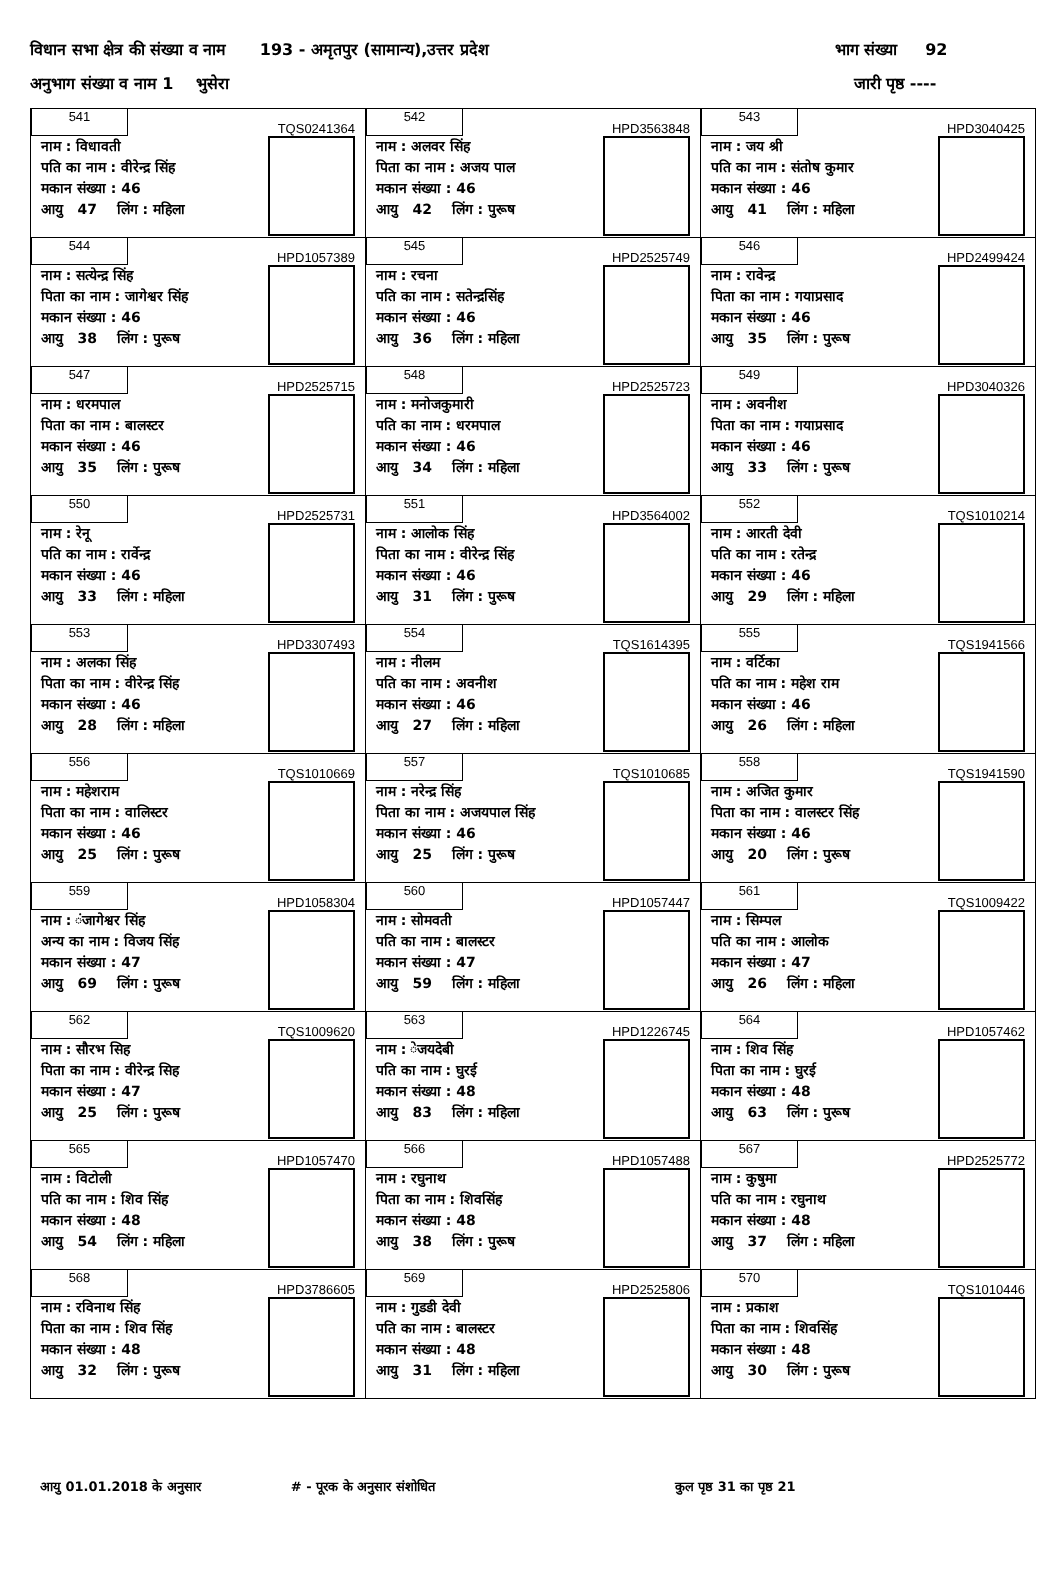विधान सभा क्षेत्र की संख्या व नाम 193 - अमृतपुर (सामान्य),उत्तर प्रदेश भाग संख्या 92
अनुभाग संख्या व नाम 1 भुसेरा जारी पृष्ठ ----
| 541 TQS0241364 नाम : विधावती पति का नाम : वीरेन्द्र सिंह मकान संख्या : 46 आयु 47 लिंग : महिला | 542 HPD3563848 नाम : अलवर सिंह पिता का नाम : अजय पाल मकान संख्या : 46 आयु 42 लिंग : पुरूष | 543 HPD3040425 नाम : जय श्री पति का नाम : संतोष कुमार मकान संख्या : 46 आयु 41 लिंग : महिला |
| 544 HPD1057389 नाम : सत्येन्द्र सिंह पिता का नाम : जागेश्वर सिंह मकान संख्या : 46 आयु 38 लिंग : पुरूष | 545 HPD2525749 नाम : रचना पति का नाम : सतेन्द्रसिंह मकान संख्या : 46 आयु 36 लिंग : महिला | 546 HPD2499424 नाम : रावेन्द्र पिता का नाम : गयाप्रसाद मकान संख्या : 46 आयु 35 लिंग : पुरूष |
| 547 HPD2525715 नाम : धरमपाल पिता का नाम : बालस्टर मकान संख्या : 46 आयु 35 लिंग : पुरूष | 548 HPD2525723 नाम : मनोजकुमारी पति का नाम : धरमपाल मकान संख्या : 46 आयु 34 लिंग : महिला | 549 HPD3040326 नाम : अवनीश पिता का नाम : गयाप्रसाद मकान संख्या : 46 आयु 33 लिंग : पुरूष |
| 550 HPD2525731 नाम : रेनू पति का नाम : रार्वेन्द्र मकान संख्या : 46 आयु 33 लिंग : महिला | 551 HPD3564002 नाम : आलोक सिंह पिता का नाम : वीरेन्द्र सिंह मकान संख्या : 46 आयु 31 लिंग : पुरूष | 552 TQS1010214 नाम : आरती देवी पति का नाम : रतेन्द्र मकान संख्या : 46 आयु 29 लिंग : महिला |
| 553 HPD3307493 नाम : अलका सिंह पिता का नाम : वीरेन्द्र सिंह मकान संख्या : 46 आयु 28 लिंग : महिला | 554 TQS1614395 नाम : नीलम पति का नाम : अवनीश मकान संख्या : 46 आयु 27 लिंग : महिला | 555 TQS1941566 नाम : वर्टिका पति का नाम : महेश राम मकान संख्या : 46 आयु 26 लिंग : महिला |
| 556 TQS1010669 नाम : महेशराम पिता का नाम : वालिस्टर मकान संख्या : 46 आयु 25 लिंग : पुरूष | 557 TQS1010685 नाम : नरेन्द्र सिंह पिता का नाम : अजयपाल सिंह मकान संख्या : 46 आयु 25 लिंग : पुरूष | 558 TQS1941590 नाम : अजित कुमार पिता का नाम : वालस्टर सिंह मकान संख्या : 46 आयु 20 लिंग : पुरूष |
| 559 HPD1058304 नाम : ंजागेश्वर सिंह अन्य का नाम : विजय सिंह मकान संख्या : 47 आयु 69 लिंग : पुरूष | 560 HPD1057447 नाम : सोमवती पति का नाम : बालस्टर मकान संख्या : 47 आयु 59 लिंग : महिला | 561 TQS1009422 नाम : सिम्पल पति का नाम : आलोक मकान संख्या : 47 आयु 26 लिंग : महिला |
| 562 TQS1009620 नाम : सौरभ सिह पिता का नाम : वीरेन्द्र सिह मकान संख्या : 47 आयु 25 लिंग : पुरूष | 563 HPD1226745 नाम : ेजयदेबी पति का नाम : घुरई मकान संख्या : 48 आयु 83 लिंग : महिला | 564 HPD1057462 नाम : शिव सिंह पिता का नाम : घुरई मकान संख्या : 48 आयु 63 लिंग : पुरूष |
| 565 HPD1057470 नाम : विटोली पति का नाम : शिव सिंह मकान संख्या : 48 आयु 54 लिंग : महिला | 566 HPD1057488 नाम : रघुनाथ पिता का नाम : शिवसिंह मकान संख्या : 48 आयु 38 लिंग : पुरूष | 567 HPD2525772 नाम : कुषुमा पति का नाम : रघुनाथ मकान संख्या : 48 आयु 37 लिंग : महिला |
| 568 HPD3786605 नाम : रविनाथ सिंह पिता का नाम : शिव सिंह मकान संख्या : 48 आयु 32 लिंग : पुरूष | 569 HPD2525806 नाम : गुडडी देवी पति का नाम : बालस्टर मकान संख्या : 48 आयु 31 लिंग : महिला | 570 TQS1010446 नाम : प्रकाश पिता का नाम : शिवसिंह मकान संख्या : 48 आयु 30 लिंग : पुरूष |
आयु 01.01.2018 के अनुसार # - पूरक के अनुसार संशोधित कुल पृष्ठ 31 का पृष्ठ 21